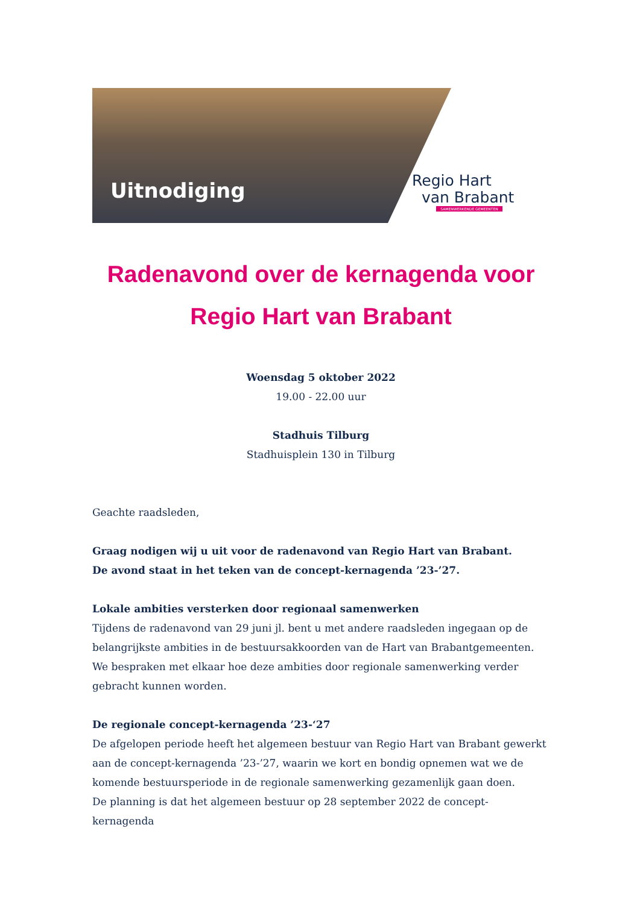Uitnodiging
Regio Hart
van Brabant
SAMENWERKENDE GEMEENTEN
Radenavond over de kernagenda voor Regio Hart van Brabant
Woensdag 5 oktober 2022
19.00 - 22.00 uur
Stadhuis Tilburg
Stadhuisplein 130 in Tilburg
Geachte raadsleden,
Graag nodigen wij u uit voor de radenavond van Regio Hart van Brabant.
De avond staat in het teken van de concept-kernagenda ’23-’27.
Lokale ambities versterken door regionaal samenwerken
Tijdens de radenavond van 29 juni jl. bent u met andere raadsleden ingegaan op de belangrijkste ambities in de bestuursakkoorden van de Hart van Brabantgemeenten. We bespraken met elkaar hoe deze ambities door regionale samenwerking verder gebracht kunnen worden.
De regionale concept-kernagenda ’23-‘27
De afgelopen periode heeft het algemeen bestuur van Regio Hart van Brabant gewerkt aan de concept-kernagenda ’23-’27, waarin we kort en bondig opnemen wat we de komende bestuursperiode in de regionale samenwerking gezamenlijk gaan doen.
De planning is dat het algemeen bestuur op 28 september 2022 de concept-kernagenda